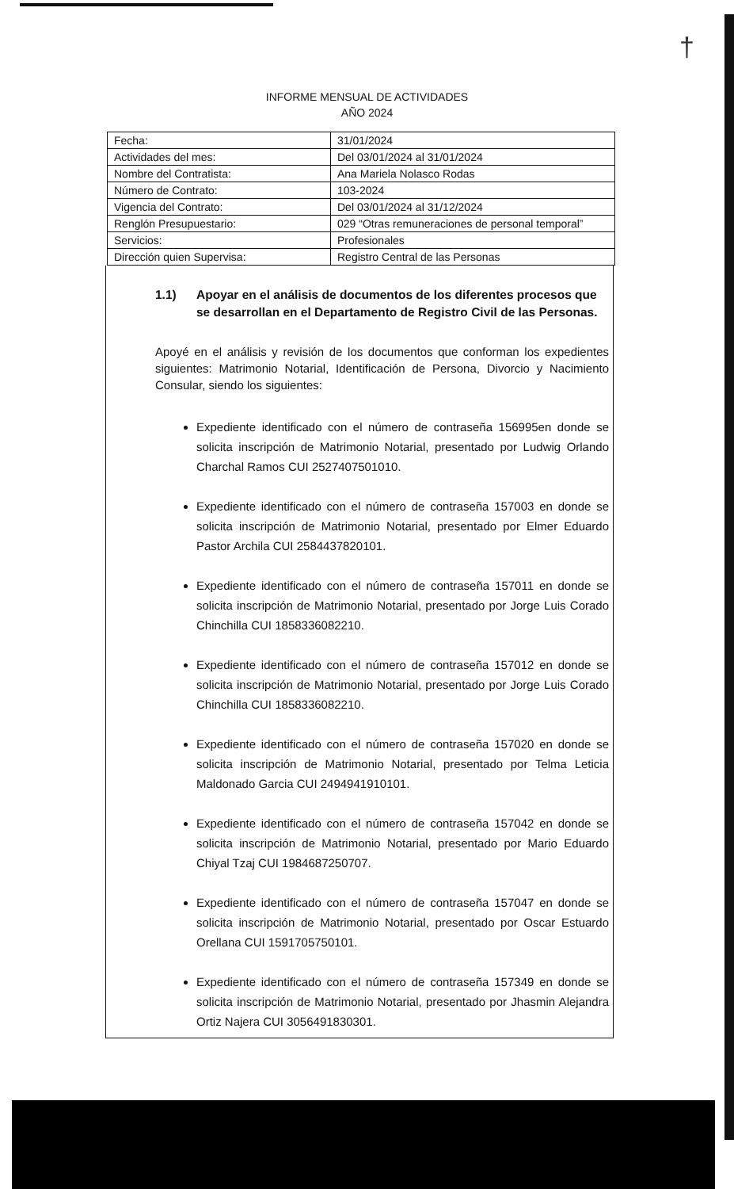†
INFORME MENSUAL DE ACTIVIDADES
AÑO 2024
| Fecha: | 31/01/2024 |
| Actividades del mes: | Del 03/01/2024 al 31/01/2024 |
| Nombre del Contratista: | Ana Mariela Nolasco Rodas |
| Número de Contrato: | 103-2024 |
| Vigencia del Contrato: | Del 03/01/2024 al 31/12/2024 |
| Renglón Presupuestario: | 029 “Otras remuneraciones de personal temporal” |
| Servicios: | Profesionales |
| Dirección quien Supervisa: | Registro Central de las Personas |
1.1) Apoyar en el análisis de documentos de los diferentes procesos que se desarrollan en el Departamento de Registro Civil de las Personas.
Apoyé en el análisis y revisión de los documentos que conforman los expedientes siguientes: Matrimonio Notarial, Identificación de Persona, Divorcio y Nacimiento Consular, siendo los siguientes:
Expediente identificado con el número de contraseña 156995en donde se solicita inscripción de Matrimonio Notarial, presentado por Ludwig Orlando Charchal Ramos CUI 2527407501010.
Expediente identificado con el número de contraseña 157003 en donde se solicita inscripción de Matrimonio Notarial, presentado por Elmer Eduardo Pastor Archila CUI 2584437820101.
Expediente identificado con el número de contraseña 157011 en donde se solicita inscripción de Matrimonio Notarial, presentado por Jorge Luis Corado Chinchilla CUI 1858336082210.
Expediente identificado con el número de contraseña 157012 en donde se solicita inscripción de Matrimonio Notarial, presentado por Jorge Luis Corado Chinchilla CUI 1858336082210.
Expediente identificado con el número de contraseña 157020 en donde se solicita inscripción de Matrimonio Notarial, presentado por Telma Leticia Maldonado Garcia CUI 2494941910101.
Expediente identificado con el número de contraseña 157042 en donde se solicita inscripción de Matrimonio Notarial, presentado por Mario Eduardo Chiyal Tzaj CUI 1984687250707.
Expediente identificado con el número de contraseña 157047 en donde se solicita inscripción de Matrimonio Notarial, presentado por Oscar Estuardo Orellana CUI 1591705750101.
Expediente identificado con el número de contraseña 157349 en donde se solicita inscripción de Matrimonio Notarial, presentado por Jhasmin Alejandra Ortiz Najera CUI 3056491830301.